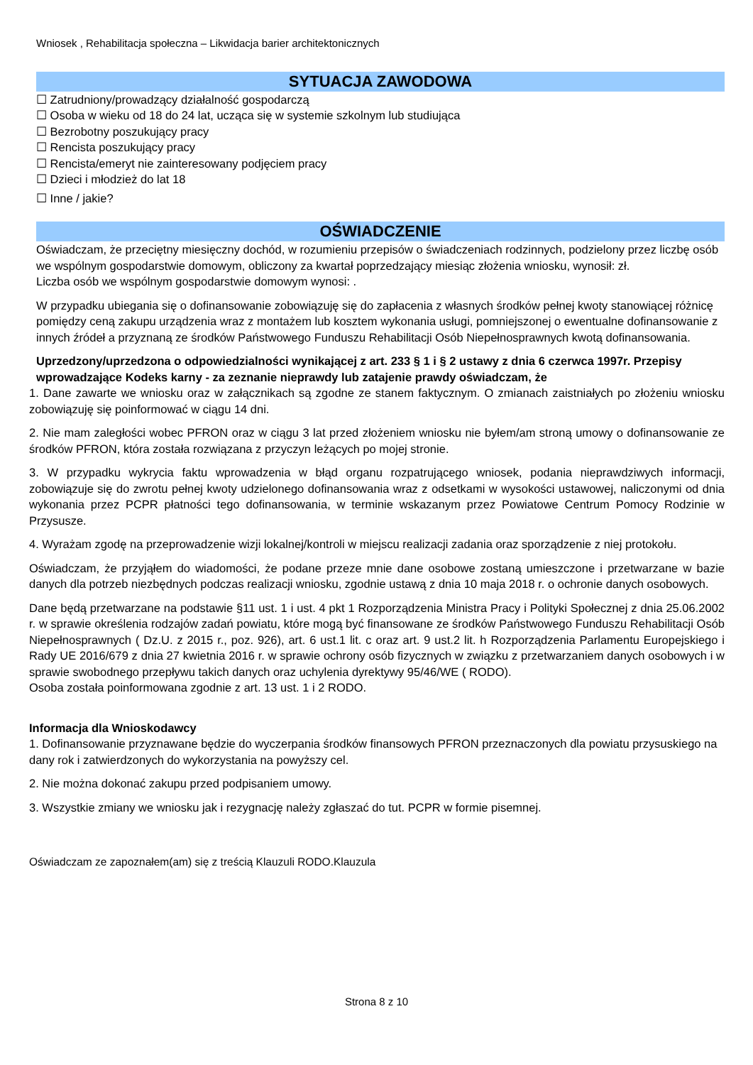Wniosek , Rehabilitacja społeczna – Likwidacja barier architektonicznych
SYTUACJA ZAWODOWA
☐ Zatrudniony/prowadzący działalność gospodarczą
☐ Osoba w wieku od 18 do 24 lat, ucząca się w systemie szkolnym lub studiująca
☐ Bezrobotny poszukujący pracy
☐ Rencista poszukujący pracy
☐ Rencista/emeryt nie zainteresowany podjęciem pracy
☐ Dzieci i młodzież do lat 18
☐ Inne / jakie?
OŚWIADCZENIE
Oświadczam, że przeciętny miesięczny dochód, w rozumieniu przepisów o świadczeniach rodzinnych, podzielony przez liczbę osób we wspólnym gospodarstwie domowym, obliczony za kwartał poprzedzający miesiąc złożenia wniosku, wynosił: zł.
Liczba osób we wspólnym gospodarstwie domowym wynosi: .
W przypadku ubiegania się o dofinansowanie zobowiązuję się do zapłacenia z własnych środków pełnej kwoty stanowiącej różnicę pomiędzy ceną zakupu urządzenia wraz z montażem lub kosztem wykonania usługi, pomniejszonej o ewentualne dofinansowanie z innych źródeł a przyznaną ze środków Państwowego Funduszu Rehabilitacji Osób Niepełnosprawnych kwotą dofinansowania.
Uprzedzony/uprzedzona o odpowiedzialności wynikającej z art. 233 § 1 i § 2 ustawy z dnia 6 czerwca 1997r. Przepisy wprowadzające Kodeks karny - za zeznanie nieprawdy lub zatajenie prawdy oświadczam, że
1. Dane zawarte we wniosku oraz w załącznikach są zgodne ze stanem faktycznym. O zmianach zaistniałych po złożeniu wniosku zobowiązuję się poinformować w ciągu 14 dni.
2. Nie mam zaległości wobec PFRON oraz w ciągu 3 lat przed złożeniem wniosku nie byłem/am stroną umowy o dofinansowanie ze środków PFRON, która została rozwiązana z przyczyn leżących po mojej stronie.
3. W przypadku wykrycia faktu wprowadzenia w błąd organu rozpatrującego wniosek, podania nieprawdziwych informacji, zobowiązuje się do zwrotu pełnej kwoty udzielonego dofinansowania wraz z odsetkami w wysokości ustawowej, naliczonymi od dnia wykonania przez PCPR płatności tego dofinansowania, w terminie wskazanym przez Powiatowe Centrum Pomocy Rodzinie w Przysusze.
4. Wyrażam zgodę na przeprowadzenie wizji lokalnej/kontroli w miejscu realizacji zadania oraz sporządzenie z niej protokołu.
Oświadczam, że przyjąłem do wiadomości, że podane przeze mnie dane osobowe zostaną umieszczone i przetwarzane w bazie danych dla potrzeb niezbędnych podczas realizacji wniosku, zgodnie ustawą z dnia 10 maja 2018 r. o ochronie danych osobowych.
Dane będą przetwarzane na podstawie §11 ust. 1 i ust. 4 pkt 1 Rozporządzenia Ministra Pracy i Polityki Społecznej z dnia 25.06.2002 r. w sprawie określenia rodzajów zadań powiatu, które mogą być finansowane ze środków Państwowego Funduszu Rehabilitacji Osób Niepełnosprawnych ( Dz.U. z 2015 r., poz. 926), art. 6 ust.1 lit. c oraz art. 9 ust.2 lit. h Rozporządzenia Parlamentu Europejskiego i Rady UE 2016/679 z dnia 27 kwietnia 2016 r. w sprawie ochrony osób fizycznych w związku z przetwarzaniem danych osobowych i w sprawie swobodnego przepływu takich danych oraz uchylenia dyrektywy 95/46/WE ( RODO).
Osoba została poinformowana zgodnie z art. 13 ust. 1 i 2 RODO.
Informacja dla Wnioskodawcy
1. Dofinansowanie przyznawane będzie do wyczerpania środków finansowych PFRON przeznaczonych dla powiatu przysuskiego na dany rok i zatwierdzonych do wykorzystania na powyższy cel.
2. Nie można dokonać zakupu przed podpisaniem umowy.
3. Wszystkie zmiany we wniosku jak i rezygnację należy zgłaszać do tut. PCPR w formie pisemnej.
Oświadczam ze zapoznałem(am) się z treścią Klauzuli RODO.Klauzula
Strona 8 z 10